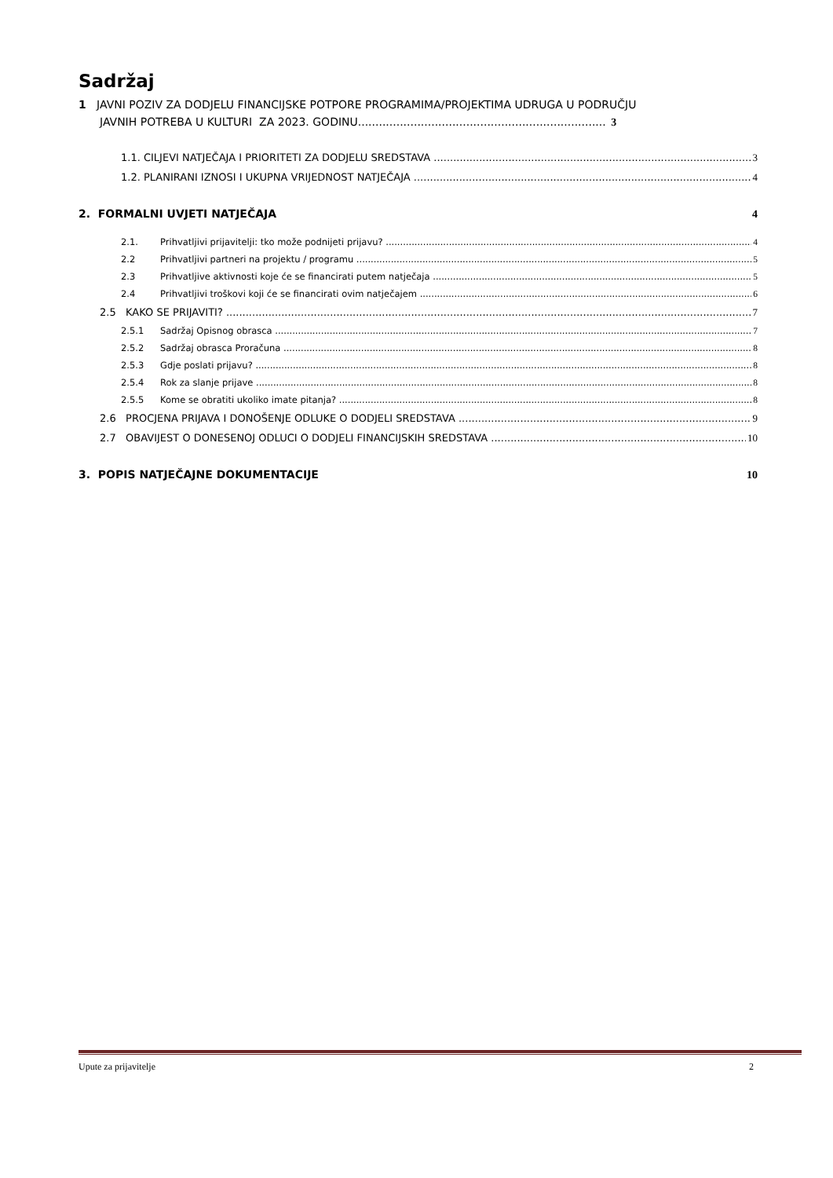Sadržaj
1 JAVNI POZIV ZA DODJELU FINANCIJSKE POTPORE PROGRAMIMA/PROJEKTIMA UDRUGA U PODRUČJU
JAVNIH POTREBA U KULTURI ZA 2023. GODINU....................................................................... 3
1.1. CILJEVI NATJEČAJA I PRIORITETI ZA DODJELU SREDSTAVA 3
1.2. PLANIRANI IZNOSI I UKUPNA VRIJEDNOST NATJEČAJA 4
2. FORMALNI UVJETI NATJEČAJA 4
2.1. Prihvatljivi prijavitelji: tko može podnijeti prijavu? 4
2.2 Prihvatljivi partneri na projektu / programu 5
2.3 Prihvatljive aktivnosti koje će se financirati putem natječaja 5
2.4 Prihvatljivi troškovi koji će se financirati ovim natječajem 6
2.5 KAKO SE PRIJAVITI? 7
2.5.1 Sadržaj Opisnog obrasca 7
2.5.2 Sadržaj obrasca Proračuna 8
2.5.3 Gdje poslati prijavu? 8
2.5.4 Rok za slanje prijave 8
2.5.5 Kome se obratiti ukoliko imate pitanja? 8
2.6 PROCJENA PRIJAVA I DONOŠENJE ODLUKE O DODJELI SREDSTAVA 9
2.7 OBAVIJEST O DONESENOJ ODLUCI O DODJELI FINANCIJSKIH SREDSTAVA 10
3. POPIS NATJEČAJNE DOKUMENTACIJE 10
Upute za prijavitelje 2